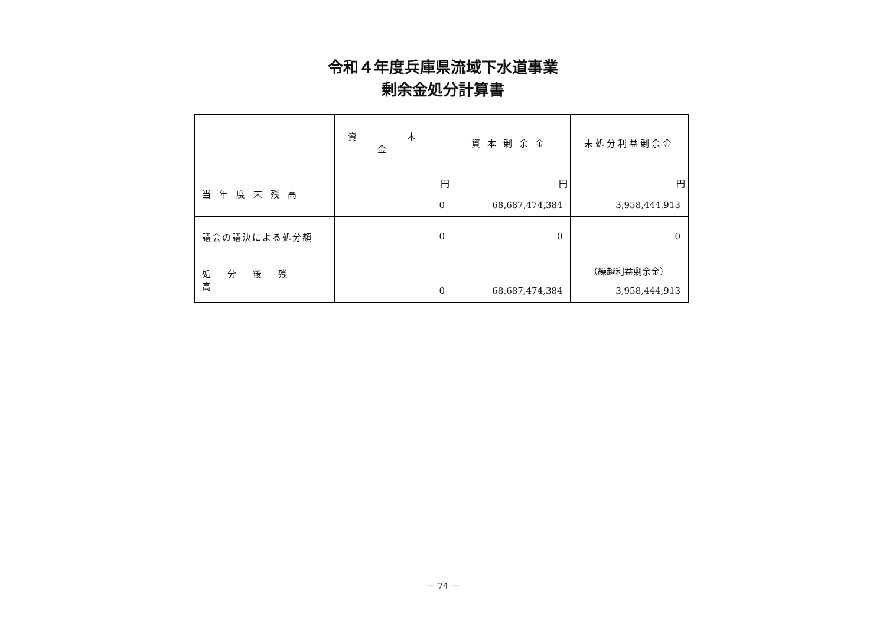令和４年度兵庫県流域下水道事業
剰余金処分計算書
| | 資 本 金 | 資本剰余金 | 未処分利益剰余金 |
| --- | --- | --- | --- |
| 当年度末残高 | 円 0 | 円 68,687,474,384 | 円 3,958,444,913 |
| 議会の議決による処分額 | 0 | 0 | 0 |
| 処分後残高 | 0 | 68,687,474,384 | （繰越利益剰余金） 3,958,444,913 |
－ 74 －